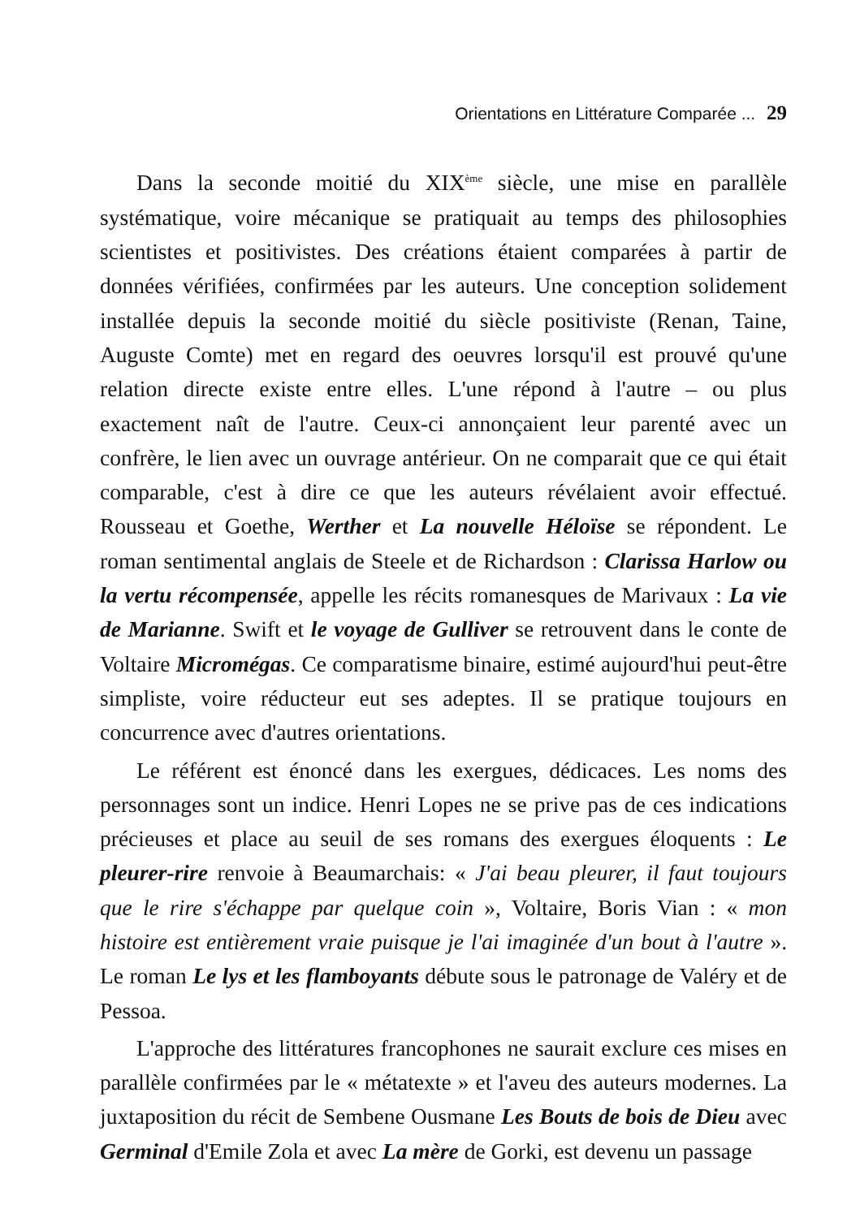Orientations en Littérature Comparée ... 29
Dans la seconde moitié du XIX<sup>ème</sup> siècle, une mise en parallèle systématique, voire mécanique se pratiquait au temps des philosophies scientistes et positivistes. Des créations étaient comparées à partir de données vérifiées, confirmées par les auteurs. Une conception solidement installée depuis la seconde moitié du siècle positiviste (Renan, Taine, Auguste Comte) met en regard des oeuvres lorsqu'il est prouvé qu'une relation directe existe entre elles. L'une répond à l'autre – ou plus exactement naît de l'autre. Ceux-ci annonçaient leur parenté avec un confrère, le lien avec un ouvrage antérieur. On ne comparait que ce qui était comparable, c'est à dire ce que les auteurs révélaient avoir effectué. Rousseau et Goethe, Werther et La nouvelle Héloïse se répondent. Le roman sentimental anglais de Steele et de Richardson : Clarissa Harlow ou la vertu récompensée, appelle les récits romanesques de Marivaux : La vie de Marianne. Swift et le voyage de Gulliver se retrouvent dans le conte de Voltaire Micromégas. Ce comparatisme binaire, estimé aujourd'hui peut-être simpliste, voire réducteur eut ses adeptes. Il se pratique toujours en concurrence avec d'autres orientations.
Le référent est énoncé dans les exergues, dédicaces. Les noms des personnages sont un indice. Henri Lopes ne se prive pas de ces indications précieuses et place au seuil de ses romans des exergues éloquents : Le pleurer-rire renvoie à Beaumarchais: « J'ai beau pleurer, il faut toujours que le rire s'échappe par quelque coin », Voltaire, Boris Vian : « mon histoire est entièrement vraie puisque je l'ai imaginée d'un bout à l'autre ». Le roman Le lys et les flamboyants débute sous le patronage de Valéry et de Pessoa.
L'approche des littératures francophones ne saurait exclure ces mises en parallèle confirmées par le « métatexte » et l'aveu des auteurs modernes. La juxtaposition du récit de Sembene Ousmane Les Bouts de bois de Dieu avec Germinal d'Emile Zola et avec La mère de Gorki, est devenu un passage